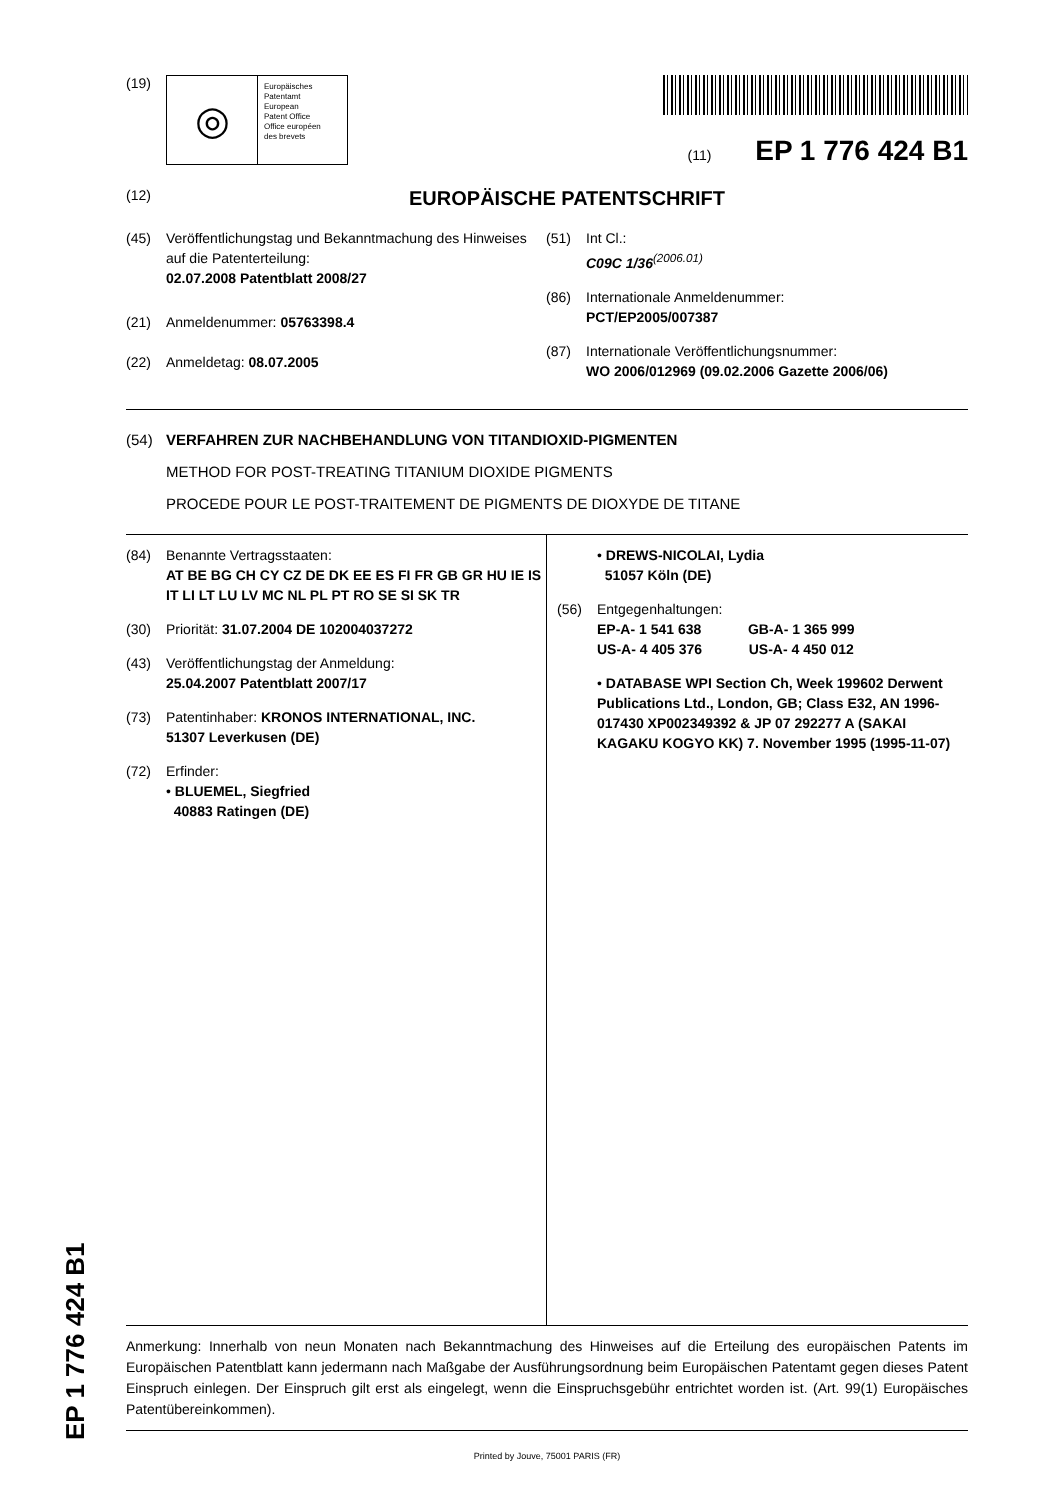(19)
◎
Europäisches
Patentamt
European
Patent Office
Office européen
des brevets
(11) EP 1 776 424 B1
(12)
EUROPÄISCHE PATENTSCHRIFT
(45) Veröffentlichungstag und Bekanntmachung des Hinweises auf die Patenterteilung:
02.07.2008 Patentblatt 2008/27
(21) Anmeldenummer: 05763398.4
(22) Anmeldetag: 08.07.2005
(51) Int Cl.:
C09C 1/36<sup>(2006.01)</sup>
(86) Internationale Anmeldenummer:
PCT/EP2005/007387
(87) Internationale Veröffentlichungsnummer:
WO 2006/012969 (09.02.2006 Gazette 2006/06)
(54) VERFAHREN ZUR NACHBEHANDLUNG VON TITANDIOXID-PIGMENTEN
METHOD FOR POST-TREATING TITANIUM DIOXIDE PIGMENTS
PROCEDE POUR LE POST-TRAITEMENT DE PIGMENTS DE DIOXYDE DE TITANE
(84) Benannte Vertragsstaaten:
AT BE BG CH CY CZ DE DK EE ES FI FR GB GR HU IE IS IT LI LT LU LV MC NL PL PT RO SE SI SK TR
(30) Priorität: 31.07.2004 DE 102004037272
(43) Veröffentlichungstag der Anmeldung:
25.04.2007 Patentblatt 2007/17
(73) Patentinhaber: KRONOS INTERNATIONAL, INC.
51307 Leverkusen (DE)
(72) Erfinder:
• BLUEMEL, Siegfried
40883 Ratingen (DE)
• DREWS-NICOLAI, Lydia
51057 Köln (DE)
(56) Entgegenhaltungen:
EP-A- 1 541 638 GB-A- 1 365 999
US-A- 4 405 376 US-A- 4 450 012
• DATABASE WPI Section Ch, Week 199602 Derwent Publications Ltd., London, GB; Class E32, AN 1996-017430 XP002349392 & JP 07 292277 A (SAKAI KAGAKU KOGYO KK) 7. November 1995 (1995-11-07)
Anmerkung: Innerhalb von neun Monaten nach Bekanntmachung des Hinweises auf die Erteilung des europäischen Patents im Europäischen Patentblatt kann jedermann nach Maßgabe der Ausführungsordnung beim Europäischen Patentamt gegen dieses Patent Einspruch einlegen. Der Einspruch gilt erst als eingelegt, wenn die Einspruchsgebühr entrichtet worden ist. (Art. 99(1) Europäisches Patentübereinkommen).
Printed by Jouve, 75001 PARIS (FR)
EP 1 776 424 B1